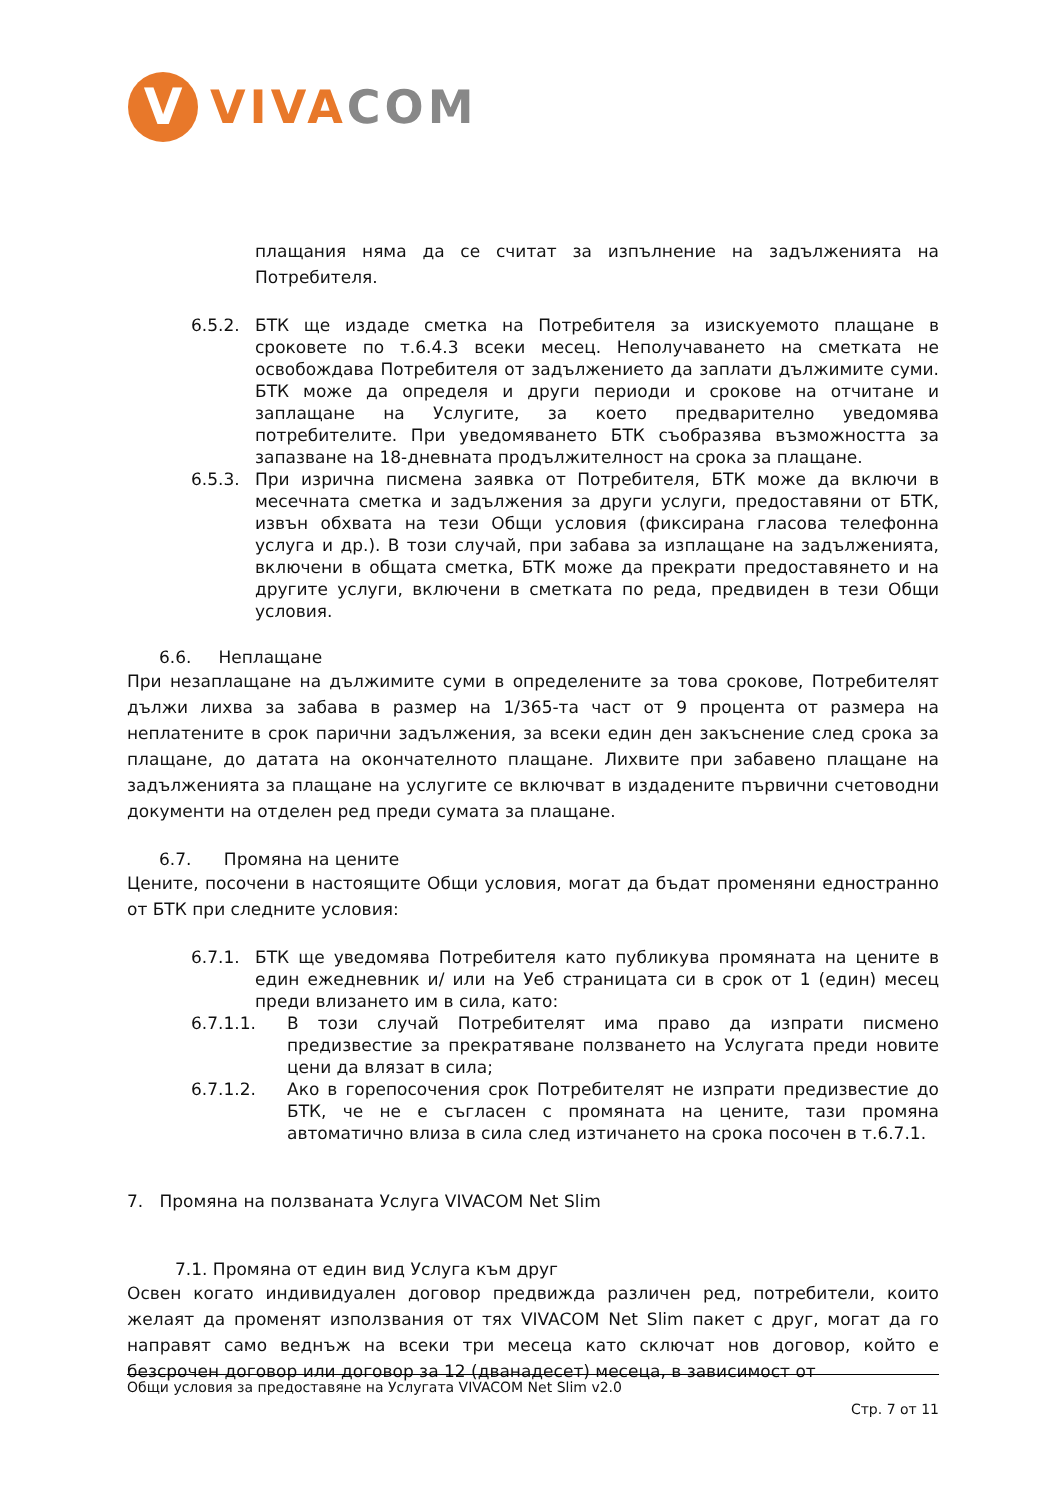V
VIVA COM
плащания няма да се считат за изпълнение на задълженията на Потребителя.
6.5.2. БТК ще издаде сметка на Потребителя за изискуемото плащане в сроковете по т.6.4.3 всеки месец. Неполучаването на сметката не освобождава Потребителя от задължението да заплати дължимите суми. БТК може да определя и други периоди и срокове на отчитане и заплащане на Услугите, за което предварително уведомява потребителите. При уведомяването БТК съобразява възможността за запазване на 18-дневната продължителност на срока за плащане.
6.5.3. При изрична писмена заявка от Потребителя, БТК може да включи в месечната сметка и задължения за други услуги, предоставяни от БТК, извън обхвата на тези Общи условия (фиксирана гласова телефонна услуга и др.). В този случай, при забава за изплащане на задълженията, включени в общата сметка, БТК може да прекрати предоставянето и на другите услуги, включени в сметката по реда, предвиден в тези Общи условия.
6.6. Неплащане
При незаплащане на дължимите суми в определените за това срокове, Потребителят дължи лихва за забава в размер на 1/365-та част от 9 процента от размера на неплатените в срок парични задължения, за всеки един ден закъснение след срока за плащане, до датата на окончателното плащане. Лихвите при забавено плащане на задълженията за плащане на услугите се включват в издадените първични счетоводни документи на отделен ред преди сумата за плащане.
6.7. Промяна на цените
Цените, посочени в настоящите Общи условия, могат да бъдат променяни едностранно от БТК при следните условия:
6.7.1. БТК ще уведомява Потребителя като публикува промяната на цените в един ежедневник и/ или на Уеб страницата си в срок от 1 (един) месец преди влизането им в сила, като:
6.7.1.1. В този случай Потребителят има право да изпрати писмено предизвестие за прекратяване ползването на Услугата преди новите цени да влязат в сила;
6.7.1.2. Ако в горепосочения срок Потребителят не изпрати предизвестие до БТК, че не е съгласен с промяната на цените, тази промяна автоматично влиза в сила след изтичането на срока посочен в т.6.7.1.
7. Промяна на ползваната Услуга VIVACOM Net Slim
7.1. Промяна от един вид Услуга към друг
Освен когато индивидуален договор предвижда различен ред, потребители, които желаят да променят използвания от тях VIVACOM Net Slim пакет с друг, могат да го направят само веднъж на всеки три месеца като сключат нов договор, който е безсрочен договор или договор за 12 (дванадесет) месеца, в зависимост от
Общи условия за предоставяне на Услугата VIVACOM Net Slim v2.0
Стр. 7 от 11